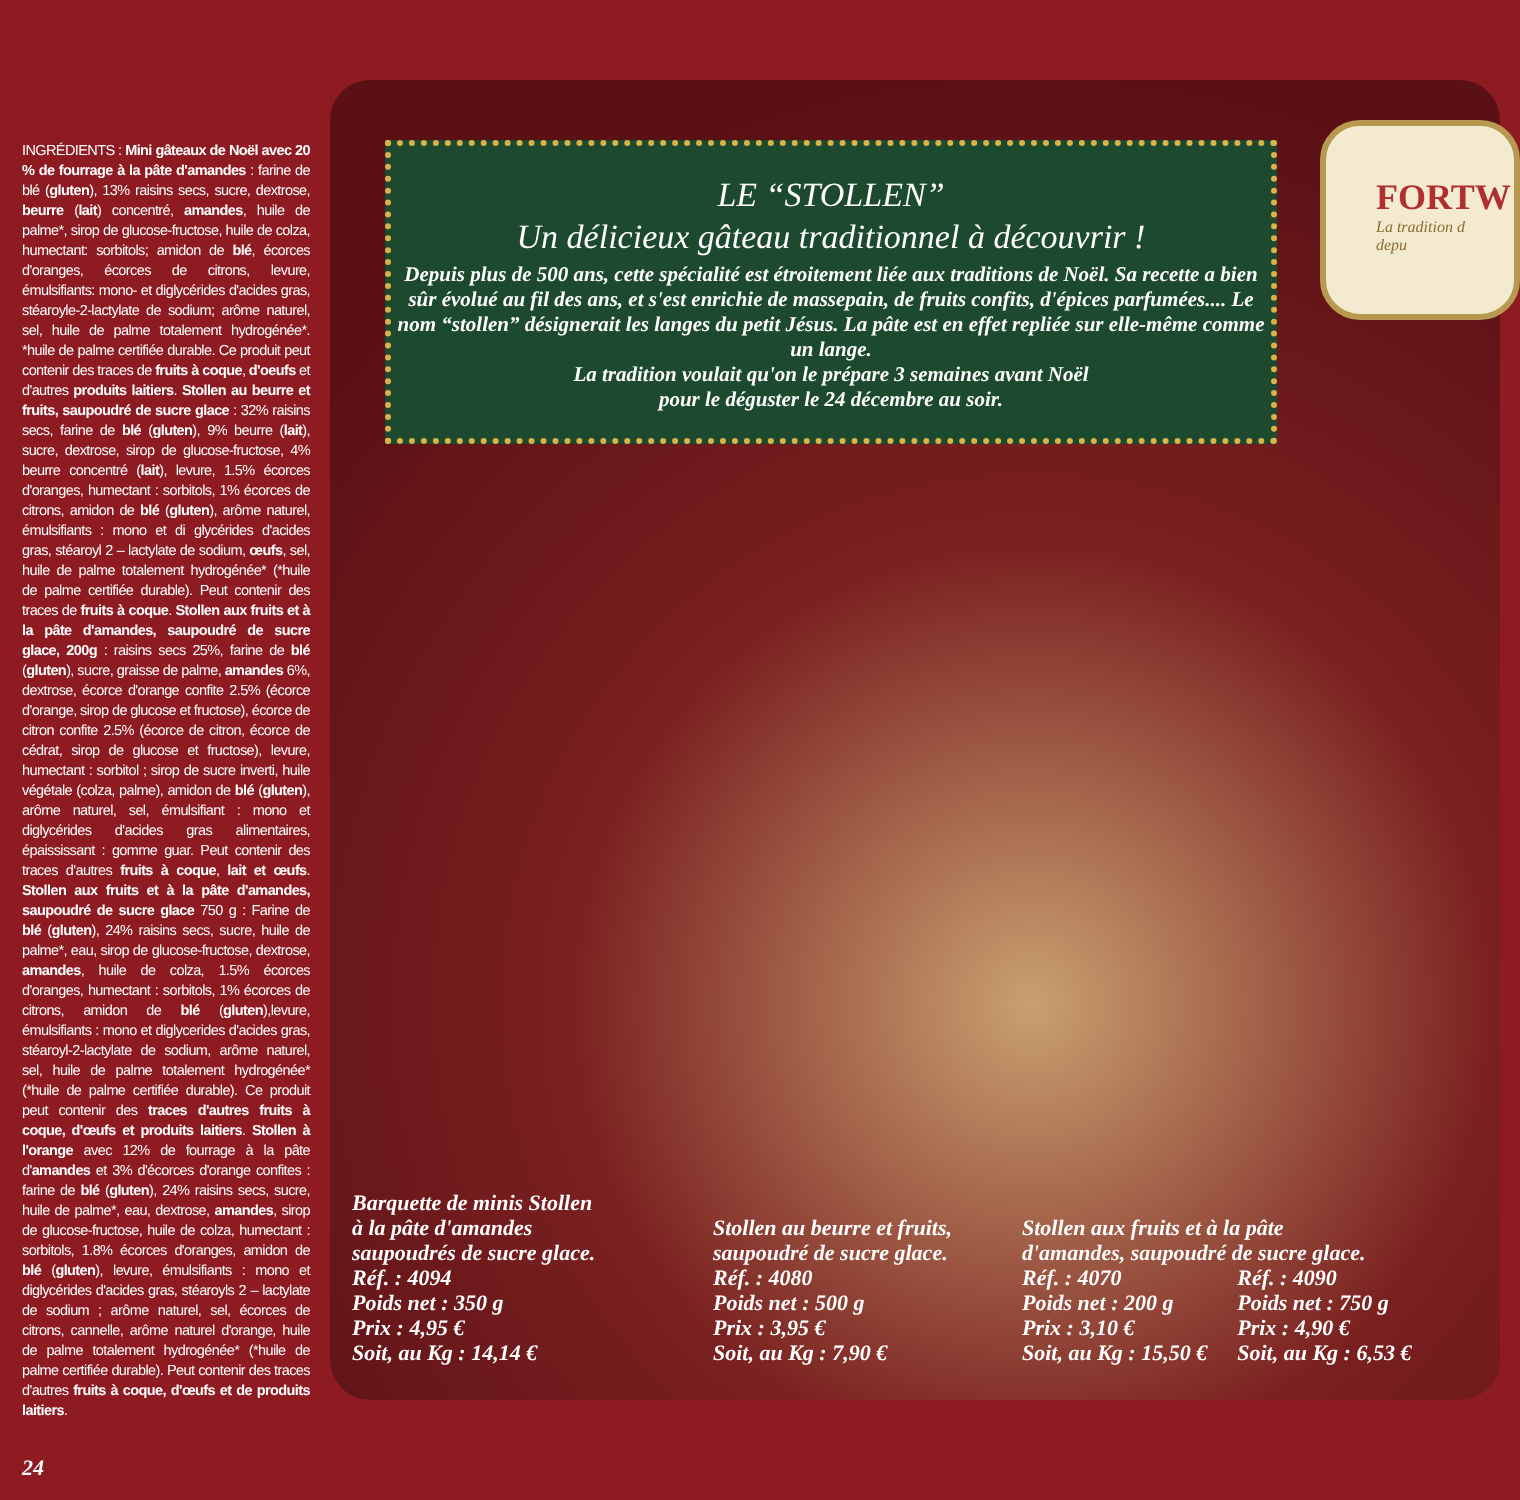FORTW
La tradition d
depu
INGRÉDIENTS : Mini gâteaux de Noël avec 20 % de fourrage à la pâte d'amandes : farine de blé (gluten), 13% raisins secs, sucre, dextrose, beurre (lait) concentré, amandes, huile de palme*, sirop de glucose-fructose, huile de colza, humectant: sorbitols; amidon de blé, écorces d'oranges, écorces de citrons, levure, émulsifiants: mono- et diglycérides d'acides gras, stéaroyle-2-lactylate de sodium; arôme naturel, sel, huile de palme totalement hydrogénée*. *huile de palme certifiée durable. Ce produit peut contenir des traces de fruits à coque, d'oeufs et d'autres produits laitiers. Stollen au beurre et fruits, saupoudré de sucre glace : 32% raisins secs, farine de blé (gluten), 9% beurre (lait), sucre, dextrose, sirop de glucose-fructose, 4% beurre concentré (lait), levure, 1.5% écorces d'oranges, humectant : sorbitols, 1% écorces de citrons, amidon de blé (gluten), arôme naturel, émulsifiants : mono et di glycérides d'acides gras, stéaroyl 2 – lactylate de sodium, œufs, sel, huile de palme totalement hydrogénée* (*huile de palme certifiée durable). Peut contenir des traces de fruits à coque. Stollen aux fruits et à la pâte d'amandes, saupoudré de sucre glace, 200g : raisins secs 25%, farine de blé (gluten), sucre, graisse de palme, amandes 6%, dextrose, écorce d'orange confite 2.5% (écorce d'orange, sirop de glucose et fructose), écorce de citron confite 2.5% (écorce de citron, écorce de cédrat, sirop de glucose et fructose), levure, humectant : sorbitol ; sirop de sucre inverti, huile végétale (colza, palme), amidon de blé (gluten), arôme naturel, sel, émulsifiant : mono et diglycérides d'acides gras alimentaires, épaississant : gomme guar. Peut contenir des traces d'autres fruits à coque, lait et œufs. Stollen aux fruits et à la pâte d'amandes, saupoudré de sucre glace 750 g : Farine de blé (gluten), 24% raisins secs, sucre, huile de palme*, eau, sirop de glucose-fructose, dextrose, amandes, huile de colza, 1.5% écorces d'oranges, humectant : sorbitols, 1% écorces de citrons, amidon de blé (gluten),levure, émulsifiants : mono et diglycerides d'acides gras, stéaroyl-2-lactylate de sodium, arôme naturel, sel, huile de palme totalement hydrogénée* (*huile de palme certifiée durable). Ce produit peut contenir des traces d'autres fruits à coque, d'œufs et produits laitiers. Stollen à l'orange avec 12% de fourrage à la pâte d'amandes et 3% d'écorces d'orange confites : farine de blé (gluten), 24% raisins secs, sucre, huile de palme*, eau, dextrose, amandes, sirop de glucose-fructose, huile de colza, humectant : sorbitols, 1.8% écorces d'oranges, amidon de blé (gluten), levure, émulsifiants : mono et diglycérides d'acides gras, stéaroyls 2 – lactylate de sodium ; arôme naturel, sel, écorces de citrons, cannelle, arôme naturel d'orange, huile de palme totalement hydrogénée* (*huile de palme certifiée durable). Peut contenir des traces d'autres fruits à coque, d'œufs et de produits laitiers.
LE “STOLLEN”
Un délicieux gâteau traditionnel à découvrir !
Depuis plus de 500 ans, cette spécialité est étroitement liée aux traditions de Noël. Sa recette a bien sûr évolué au fil des ans, et s'est enrichie de massepain, de fruits confits, d'épices parfumées.... Le nom “stollen” désignerait les langes du petit Jésus. La pâte est en effet repliée sur elle-même comme un lange.
La tradition voulait qu'on le prépare 3 semaines avant Noël
pour le déguster le 24 décembre au soir.
Barquette de minis Stollen
à la pâte d'amandes
saupoudrés de sucre glace.
Réf. : 4094
Poids net : 350 g
Prix : 4,95 €
Soit, au Kg : 14,14 €
Stollen au beurre et fruits,
saupoudré de sucre glace.
Réf. : 4080
Poids net : 500 g
Prix : 3,95 €
Soit, au Kg : 7,90 €
Stollen aux fruits et à la pâte
d'amandes, saupoudré de sucre glace.
Réf. : 4070
Poids net : 200 g
Prix : 3,10 €
Soit, au Kg : 15,50 €
Réf. : 4090
Poids net : 750 g
Prix : 4,90 €
Soit, au Kg : 6,53 €
24